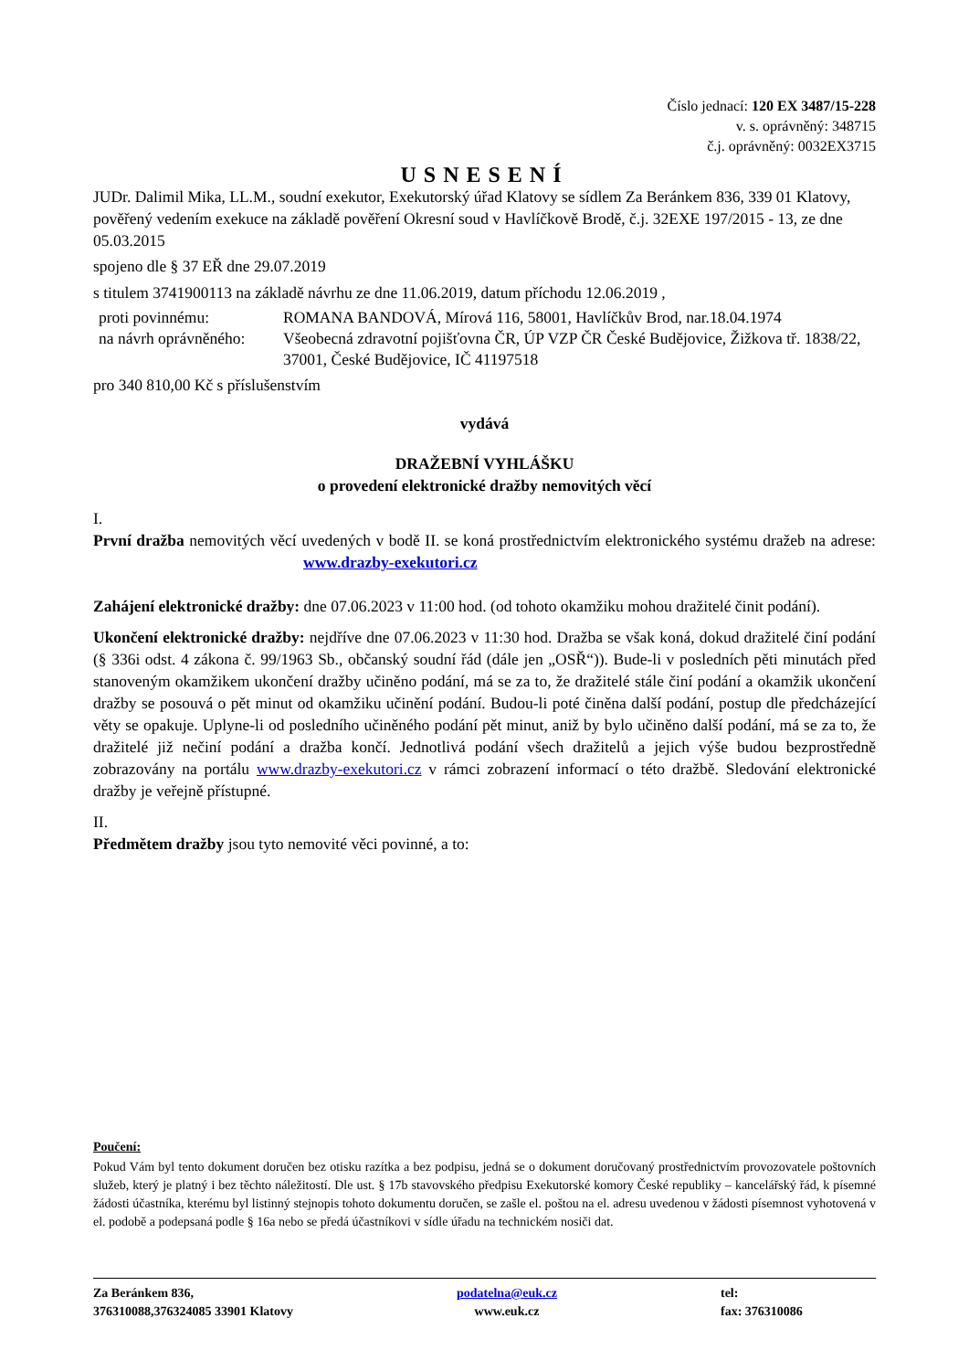Číslo jednací: 120 EX 3487/15-228
v. s. oprávněný: 348715
č.j. oprávněný: 0032EX3715
USNESENÍ
JUDr. Dalimil Mika, LL.M., soudní exekutor, Exekutorský úřad Klatovy se sídlem Za Beránkem 836, 339 01 Klatovy, pověřený vedením exekuce na základě pověření Okresní soud v Havlíčkově Brodě, č.j. 32EXE 197/2015 - 13, ze dne 05.03.2015
spojeno dle § 37 EŘ dne 29.07.2019
s titulem 3741900113 na základě návrhu ze dne 11.06.2019, datum příchodu 12.06.2019 ,
| proti povinnému: | ROMANA BANDOVÁ, Mírová 116, 58001, Havlíčkův Brod, nar.18.04.1974 |
| na návrh oprávněného: | Všeobecná zdravotní pojišťovna ČR, ÚP VZP ČR České Budějovice, Žižkova tř. 1838/22, 37001, České Budějovice, IČ 41197518 |
pro 340 810,00 Kč s příslušenstvím
vydává
DRAŽEBNÍ VYHLÁŠKU
o provedení elektronické dražby nemovitých věcí
I.
První dražba nemovitých věcí uvedených v bodě II. se koná prostřednictvím elektronického systému dražeb na adrese: www.drazby-exekutori.cz
Zahájení elektronické dražby: dne 07.06.2023 v 11:00 hod. (od tohoto okamžiku mohou dražitelé činit podání).
Ukončení elektronické dražby: nejdříve dne 07.06.2023 v 11:30 hod. Dražba se však koná, dokud dražitelé činí podání (§ 336i odst. 4 zákona č. 99/1963 Sb., občanský soudní řád (dále jen „OSŘ“)). Bude-li v posledních pěti minutách před stanoveným okamžikem ukončení dražby učiněno podání, má se za to, že dražitelé stále činí podání a okamžik ukončení dražby se posouvá o pět minut od okamžiku učinění podání. Budou-li poté činěna další podání, postup dle předcházející věty se opakuje. Uplyne-li od posledního učiněného podání pět minut, aniž by bylo učiněno další podání, má se za to, že dražitelé již nečiní podání a dražba končí. Jednotlivá podání všech dražitelů a jejich výše budou bezprostředně zobrazovány na portálu www.drazby-exekutori.cz v rámci zobrazení informací o této dražbě. Sledování elektronické dražby je veřejně přístupné.
II.
Předmětem dražby jsou tyto nemovité věci povinné, a to:
Poučení:
Pokud Vám byl tento dokument doručen bez otisku razítka a bez podpisu, jedná se o dokument doručovaný prostřednictvím provozovatele poštovních služeb, který je platný i bez těchto náležitostí. Dle ust. § 17b stavovského předpisu Exekutorské komory České republiky – kancelářský řád, k písemné žádosti účastníka, kterému byl listinný stejnopis tohoto dokumentu doručen, se zašle el. poštou na el. adresu uvedenou v žádosti písemnost vyhotovená v el. podobě a podepsaná podle § 16a nebo se předá účastníkovi v sídle úřadu na technickém nosiči dat.
Za Beránkem 836,
376310088,376324085 33901 Klatovy
podatelna@euk.cz
www.euk.cz
tel:
fax: 376310086